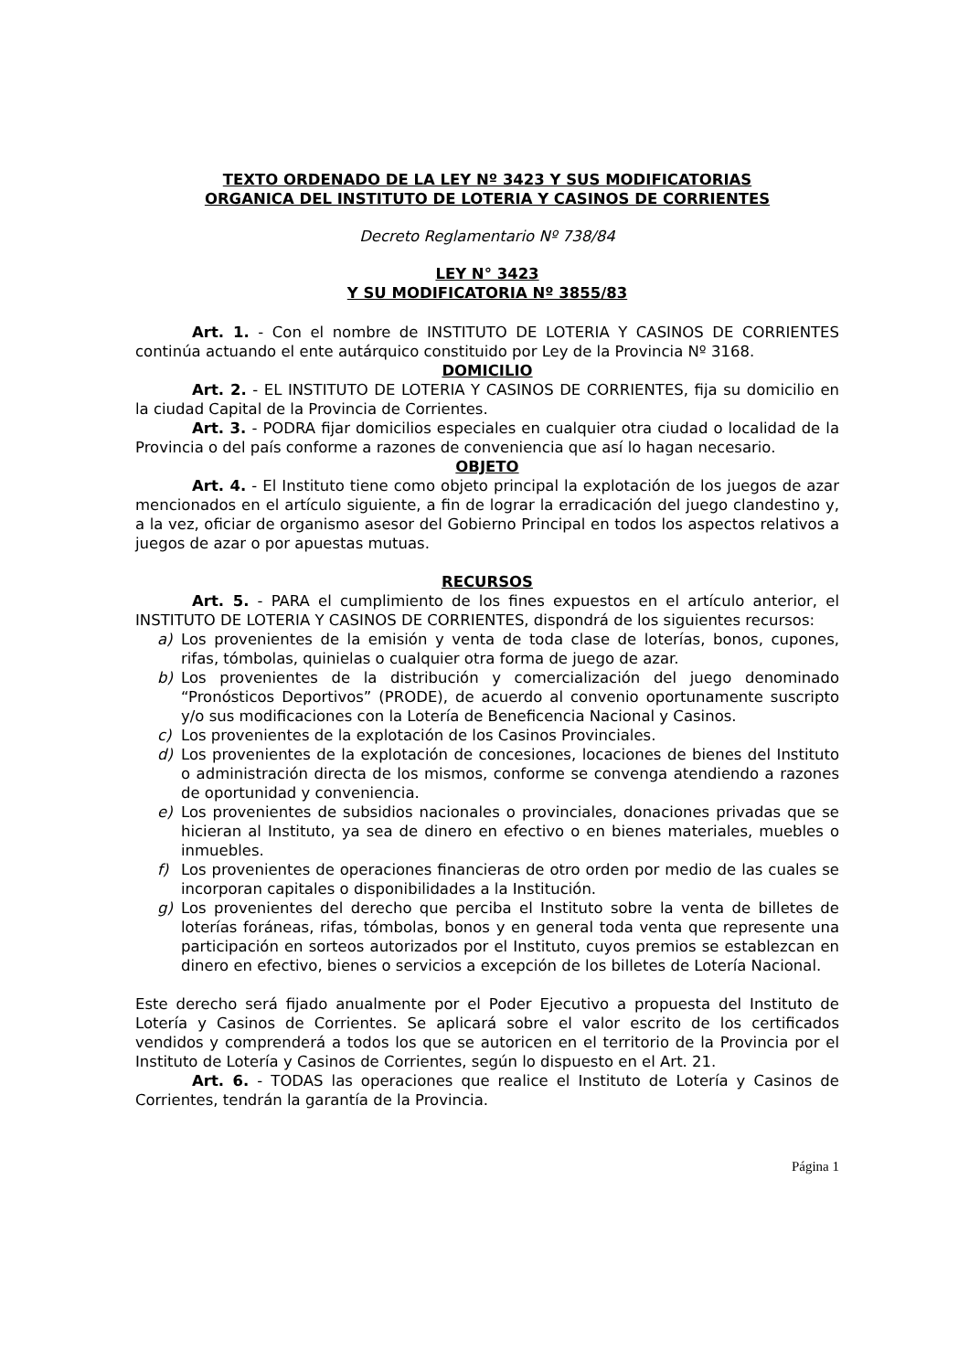TEXTO ORDENADO DE LA LEY Nº 3423 Y SUS MODIFICATORIAS
ORGANICA DEL INSTITUTO DE LOTERIA Y CASINOS DE CORRIENTES
Decreto Reglamentario Nº 738/84
LEY N° 3423
Y SU MODIFICATORIA Nº 3855/83
Art. 1. - Con el nombre de INSTITUTO DE LOTERIA Y CASINOS DE CORRIENTES continúa actuando el ente autárquico constituido por Ley de la Provincia Nº 3168.
DOMICILIO
Art. 2. - EL INSTITUTO DE LOTERIA Y CASINOS DE CORRIENTES, fija su domicilio en la ciudad Capital de la Provincia de Corrientes.
Art. 3. - PODRA fijar domicilios especiales en cualquier otra ciudad o localidad de la Provincia o del país conforme a razones de conveniencia que así lo hagan necesario.
OBJETO
Art. 4. - El Instituto tiene como objeto principal la explotación de los juegos de azar mencionados en el artículo siguiente, a fin de lograr la erradicación del juego clandestino y, a la vez, oficiar de organismo asesor del Gobierno Principal en todos los aspectos relativos a juegos de azar o por apuestas mutuas.
RECURSOS
Art. 5. - PARA el cumplimiento de los fines expuestos en el artículo anterior, el INSTITUTO DE LOTERIA Y CASINOS DE CORRIENTES, dispondrá de los siguientes recursos:
a) Los provenientes de la emisión y venta de toda clase de loterías, bonos, cupones, rifas, tómbolas, quinielas o cualquier otra forma de juego de azar.
b) Los provenientes de la distribución y comercialización del juego denominado “Pronósticos Deportivos” (PRODE), de acuerdo al convenio oportunamente suscripto y/o sus modificaciones con la Lotería de Beneficencia Nacional y Casinos.
c) Los provenientes de la explotación de los Casinos Provinciales.
d) Los provenientes de la explotación de concesiones, locaciones de bienes del Instituto o administración directa de los mismos, conforme se convenga atendiendo a razones de oportunidad y conveniencia.
e) Los provenientes de subsidios nacionales o provinciales, donaciones privadas que se hicieran al Instituto, ya sea de dinero en efectivo o en bienes materiales, muebles o inmuebles.
f) Los provenientes de operaciones financieras de otro orden por medio de las cuales se incorporan capitales o disponibilidades a la Institución.
g) Los provenientes del derecho que perciba el Instituto sobre la venta de billetes de loterías foráneas, rifas, tómbolas, bonos y en general toda venta que represente una participación en sorteos autorizados por el Instituto, cuyos premios se establezcan en dinero en efectivo, bienes o servicios a excepción de los billetes de Lotería Nacional.
Este derecho será fijado anualmente por el Poder Ejecutivo a propuesta del Instituto de Lotería y Casinos de Corrientes. Se aplicará sobre el valor escrito de los certificados vendidos y comprenderá a todos los que se autoricen en el territorio de la Provincia por el Instituto de Lotería y Casinos de Corrientes, según lo dispuesto en el Art. 21.
Art. 6. - TODAS las operaciones que realice el Instituto de Lotería y Casinos de Corrientes, tendrán la garantía de la Provincia.
Página 1